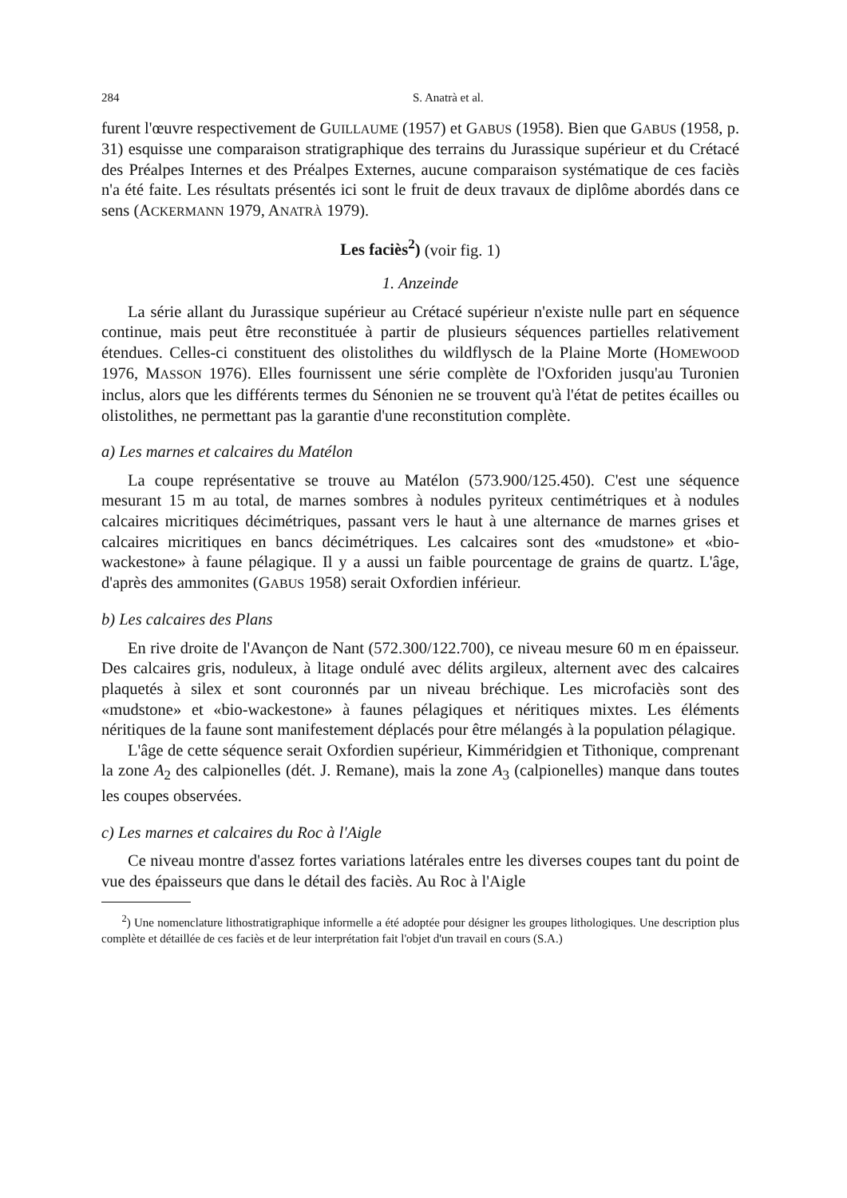284 S. Anatrà et al.
furent l'œuvre respectivement de GUILLAUME (1957) et GABUS (1958). Bien que GABUS (1958, p. 31) esquisse une comparaison stratigraphique des terrains du Jurassique supérieur et du Crétacé des Préalpes Internes et des Préalpes Externes, aucune comparaison systématique de ces faciès n'a été faite. Les résultats présentés ici sont le fruit de deux travaux de diplôme abordés dans ce sens (ACKERMANN 1979, ANATRÀ 1979).
Les faciès<sup>2</sup>) (voir fig. 1)
1. Anzeinde
La série allant du Jurassique supérieur au Crétacé supérieur n'existe nulle part en séquence continue, mais peut être reconstituée à partir de plusieurs séquences partielles relativement étendues. Celles-ci constituent des olistolithes du wildflysch de la Plaine Morte (HOMEWOOD 1976, MASSON 1976). Elles fournissent une série complète de l'Oxforiden jusqu'au Turonien inclus, alors que les différents termes du Sénonien ne se trouvent qu'à l'état de petites écailles ou olistolithes, ne permettant pas la garantie d'une reconstitution complète.
a) Les marnes et calcaires du Matélon
La coupe représentative se trouve au Matélon (573.900/125.450). C'est une séquence mesurant 15 m au total, de marnes sombres à nodules pyriteux centimétriques et à nodules calcaires micritiques décimétriques, passant vers le haut à une alternance de marnes grises et calcaires micritiques en bancs décimétriques. Les calcaires sont des «mudstone» et «bio-wackestone» à faune pélagique. Il y a aussi un faible pourcentage de grains de quartz. L'âge, d'après des ammonites (GABUS 1958) serait Oxfordien inférieur.
b) Les calcaires des Plans
En rive droite de l'Avançon de Nant (572.300/122.700), ce niveau mesure 60 m en épaisseur. Des calcaires gris, noduleux, à litage ondulé avec délits argileux, alternent avec des calcaires plaquetés à silex et sont couronnés par un niveau bréchique. Les microfaciès sont des «mudstone» et «bio-wackestone» à faunes pélagiques et néritiques mixtes. Les éléments néritiques de la faune sont manifestement déplacés pour être mélangés à la population pélagique.
L'âge de cette séquence serait Oxfordien supérieur, Kimméridgien et Tithonique, comprenant la zone A<sub>2</sub> des calpionelles (dét. J. Remane), mais la zone A<sub>3</sub> (calpionelles) manque dans toutes les coupes observées.
c) Les marnes et calcaires du Roc à l'Aigle
Ce niveau montre d'assez fortes variations latérales entre les diverses coupes tant du point de vue des épaisseurs que dans le détail des faciès. Au Roc à l'Aigle
<sup>2</sup>) Une nomenclature lithostratigraphique informelle a été adoptée pour désigner les groupes lithologiques. Une description plus complète et détaillée de ces faciès et de leur interprétation fait l'objet d'un travail en cours (S.A.)